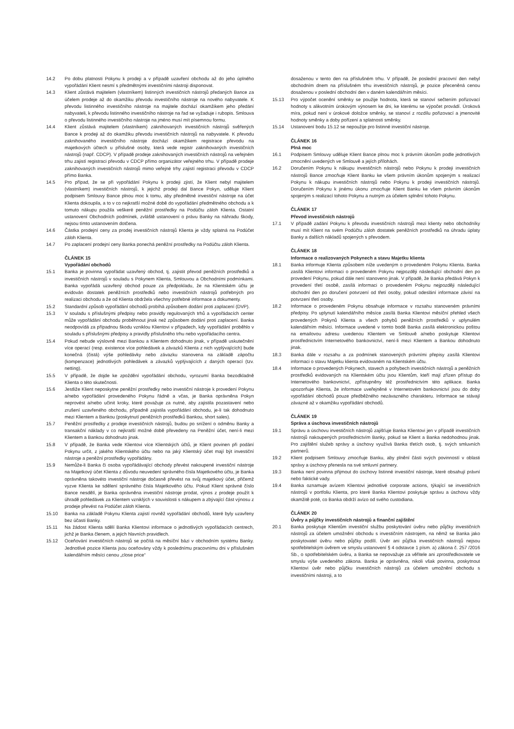14.2 Po dobu platnosti Pokynu k prodeji a v případě uzavření obchodu až do jeho úplného vypořádání Klient nesmí s předmětnými investičními nástroji disponovat.
14.3 Klient zůstává majitelem (vlastníkem) listinných investičních nástrojů předaných Bance za účelem prodeje až do okamžiku převodu investičního nástroje na nového nabyvatele. K převodu listinného investičního nástroje na majitele dochází okamžikem jeho předání nabyvateli, k převodu listinného investičního nástroje na řad se vyžaduje i rubopis. Smlouva o převodu listinného investičního nástroje na jméno musí mít písemnou formu.
14.4 Klient zůstává majitelem (vlastníkem) zaknihovaných investičních nástrojů svěřených Bance k prodeji až do okamžiku převodu investičních nástrojů na nabyvatele. K převodu zaknihovaného investičního nástroje dochází okamžikem registrace převodu na majetkových účtech u příslušné osoby, která vede registr zaknihovaných investičních nástrojů (např. CDCP). V případě prodeje zaknihovaných investičních nástrojů na veřejném trhu zajistí registraci převodu v CDCP přímo organizátor veřejného trhu. V případě prodeje zaknihovaných investičních nástrojů mimo veřejné trhy zajistí registraci převodu v CDCP přímo Banka.
14.5 Pro případ, že se při vypořádání Pokynu k prodeji zjistí, že Klient nebyl majitelem (vlastníkem) investičních nástrojů, k jejichž prodeji dal Bance Pokyn, uděluje Klient podpisem Smlouvy Bance plnou moc k tomu, aby předmětné investiční nástroje na účet Klienta dokoupila, a to v co nejkratší možné době do vypořádání předmětného obchodu a k tomuto nákupu použila veškeré peněžní prostředky na Podúčtu záloh Klienta. Ostatní ustanovení Obchodních podmínek, zvláště ustanovení o právu Banky na náhradu škody, nejsou tímto ustanovením dotčena.
14.6 Částka prodejní ceny za prodej investičních nástrojů Klienta je vždy splatná na Podúčet záloh Klienta.
14.7 Po zaplacení prodejní ceny Banka ponechá peněžní prostředky na Podúčtu záloh Klienta.
ČLÁNEK 15
Vypořádání obchodů
15.1 Banka je povinna vypořádat uzavřený obchod, tj. zajistit převod peněžních prostředků a investičních nástrojů v souladu s Pokynem Klienta, Smlouvou a Obchodními podmínkami. Banka vypořádá uzavřený obchod pouze za předpokladu, že na Klientském účtu je evidován dostatek peněžních prostředků nebo investičních nástrojů potřebných pro realizaci obchodu a že od Klienta obdržela všechny potřebné informace a dokumenty.
15.2 Standardní způsob vypořádání obchodů probíhá způsobem dodání proti zaplacení (DVP).
15.3 V souladu s příslušnými předpisy nebo pravidly regulovaných trhů a vypořádacích center může vypořádání obchodu proběhnout jinak než způsobem dodání proti zaplacení. Banka neodpovídá za případnou škodu vzniklou Klientovi v případech, kdy vypořádání proběhlo v souladu s příslušnými předpisy a pravidly příslušného trhu nebo vypořádacího centra.
15.4 Pokud nebude výslovně mezi Bankou a Klientem dohodnuto jinak, v případě uskutečnění více operací (resp. existence více pohledávek a závazků Klienta z nich vyplývajících) bude konečná (čistá) výše pohledávky nebo závazku stanovena na základě zápočtu (kompenzace) jednotlivých pohledávek a závazků vyplývajících z daných operací (tzv. netting).
15.5 V případě, že dojde ke zpoždění vypořádání obchodu, vyrozumí Banka bezodkladně Klienta o této skutečnosti.
15.6 Jestliže Klient neposkytne peněžní prostředky nebo investiční nástroje k provedení Pokynu a/nebo vypořádání provedeného Pokynu řádně a včas, je Banka oprávněna Pokyn neprovést a/nebo učinit kroky, které považuje za nutné, aby zajistila pozastavení nebo zrušení uzavřeného obchodu, případně zajistila vypořádání obchodu, je-li tak dohodnuto mezi Klientem a Bankou (poskytnutí peněžních prostředků Bankou, short sales).
15.7 Peněžní prostředky z prodeje investičních nástrojů, budou po snížení o odměnu Banky a transakční náklady v co nejkratší možné době převedeny na Peněžní účet, není-li mezi Klientem a Bankou dohodnuto jinak.
15.8 V případě, že Banka vede Klientovi více Klientských účtů, je Klient povinen při podání Pokynu určit, z jakého Klientského účtu nebo na jaký Klientský účet mají být investiční nástroje a peněžní prostředky vypořádány.
15.9 Nemůže-li Banka či osoba vypořádávající obchody převést nakoupené investiční nástroje na Majetkový účet Klienta z důvodu neuvedení správného čísla Majetkového účtu, je Banka oprávněna takovéto investiční nástroje dočasně převést na svůj majetkový účet, přičemž vyzve Klienta ke sdělení správného čísla Majetkového účtu. Pokud Klient správné číslo Bance nesdělí, je Banka oprávněna investiční nástroje prodat, výnos z prodeje použít k úhradě pohledávek za Klientem vzniklých v souvislosti s nákupem a zbývající část výnosu z prodeje převést na Podúčet záloh Klienta.
15.10 Banka na základě Pokynu Klienta zajistí rovněž vypořádání obchodů, které byly uzavřeny bez účasti Banky.
15.11 Na žádost Klienta sdělí Banka Klientovi informace o jednotlivých vypořádacích centrech, jichž je Banka členem, a jejich hlavních pravidlech.
15.12 Oceňování investičních nástrojů se počítá na měsíční bázi v obchodním systému Banky. Jednotlivé pozice Klienta jsou oceňovány vždy k poslednímu pracovnímu dni v příslušném kalendářním měsíci cenou „close price“
dosaženou v tento den na příslušném trhu. V případě, že poslední pracovní den nebyl obchodním dnem na příslušném trhu investičních nástrojů, je pozice přeceněná cenou dosaženou v poslední obchodní den v daném kalendářním měsíci.
15.13 Pro výpočet ocenění směnky se použije hodnota, která se stanoví sečtením pořizovací hodnoty s alikvotním úrokovým výnosem ke dni, ke kterému se výpočet provádí. Úroková míra, pokud není v úrokové doložce směnky, se stanoví z rozdílu pořizovací a jmenovité hodnoty směnky a doby pořízení a splatnosti směnky.
15.14 Ustanovení bodu 15.12 se nepoužije pro listinné investiční nástroje.
ČLÁNEK 16
Plná moc
16.1 Podpisem Smlouvy uděluje Klient Bance plnou moc k právním úkonům podle jednotlivých zmocnění uvedených ve Smlouvě a jejích přílohách.
16.2 Doručením Pokynu k nákupu investičních nástrojů nebo Pokynu k prodeji investičních nástrojů Bance zmocňuje Klient Banku ke všem právním úkonům spojeným s realizací Pokynu k nákupu investičních nástrojů nebo Pokynu k prodeji investičních nástrojů. Doručením Pokynu k jinému úkonu zmocňuje Klient Banku ke všem právním úkonům spojeným s realizací tohoto Pokynu a nutným za účelem splnění tohoto Pokynu.
ČLÁNEK 17
Převod investičních nástrojů
17.1 V případě zadání Pokynu k převodu investičních nástrojů mezi klienty nebo obchodníky musí mít Klient na svém Podúčtu záloh dostatek peněžních prostředků na úhradu úplaty Banky a dalších nákladů spojených s převodem.
ČLÁNEK 18
Informace o realizovaných Pokynech a stavu Majetku klienta
18.1 Banka informuje Klienta způsobem níže uvedeným o provedeném Pokynu Klienta. Banka zasílá Klientovi informaci o provedeném Pokynu nejpozději následující obchodní den po provedení Pokynu, pokud dále není stanoveno jinak. V případě, že Banka předává Pokyn k provedení třetí osobě, zasílá informaci o provedeném Pokynu nejpozději následující obchodní den po doručení potvrzení od třetí osoby, pokud odeslání informace závisí na potvrzení třetí osoby.
18.2 Informace o provedeném Pokynu obsahuje informace v rozsahu stanoveném právními předpisy. Po uplynutí kalendářního měsíce zasílá Banka Klientovi měsíční přehled všech provedených Pokynů Klienta a všech pohybů peněžních prostředků v uplynulém kalendářním měsíci. Informace uvedené v tomto bodě Banka zasílá elektronickou poštou na emailovou adresu uvedenou Klientem ve Smlouvě a/nebo poskytuje Klientovi prostřednictvím Internetového bankovnictví, není-li mezi Klientem a Bankou dohodnuto jinak.
18.3 Banka dále v rozsahu a za podmínek stanovených právními přepisy zasílá Klientovi informaci o stavu Majetku klienta evidovaném na Klientském účtu.
18.4 Informace o provedených Pokynech, stavech a pohybech investičních nástrojů a peněžních prostředků evidovaných na Klientském účtu jsou Klientům, kteří mají zřízen přístup do Internetového bankovnictví, zpřístupněny též prostřednictvím této aplikace. Banka upozorňuje Klienta, že informace uveřejněné v Internetovém bankovnictví jsou do doby vypořádání obchodů pouze předběžného nezávazného charakteru. Informace se stávají závazné až v okamžiku vypořádání obchodů.
ČLÁNEK 19
Správa a úschova investičních nástrojů
19.1 Správu a úschovu investičních nástrojů zajišťuje Banka Klientovi jen v případě investičních nástrojů nakoupených prostřednictvím Banky, pokud se Klient a Banka nedohodnou jinak. Pro zajištění služeb správy a úschovy využívá Banka třetích osob, tj. svých smluvních partnerů.
19.2 Klient podpisem Smlouvy zmocňuje Banku, aby plnění části svých povinností v oblasti správy a úschovy přenesla na své smluvní partnery.
19.3 Banka není povinna přijmout do úschovy listinné investiční nástroje, které obsahují právní nebo faktické vady.
19.4 Banka oznamuje avízem Klientovi jednotlivé corporate actions, týkající se investičních nástrojů v portfoliu Klienta, pro které Banka Klientovi poskytuje správu a úschovu vždy okamžitě poté, co Banka obdrží avízo od svého custodiana.
ČLÁNEK 20
Úvěry a půjčky investičních nástrojů a finanční zajištění
20.1 Banka poskytuje Klientům investiční službu poskytování úvěru nebo půjčky investičních nástrojů za účelem umožnění obchodu s investičním nástrojem, na němž se Banka jako poskytovatel úvěru nebo půjčky podílí. Úvěr ani půjčka investičních nástrojů nejsou spotřebitelským úvěrem ve smyslu ustanovení § 4 odstavce 1 písm. a) zákona č. 257 /2016 Sb., o spotřebitelském úvěru, a Banka se nepovažuje za věřitele ani zprostředkovatele ve smyslu výše uvedeného zákona. Banka je oprávněna, nikoli však povinna, poskytnout Klientovi úvěr nebo půjčku investičních nástrojů za účelem umožnění obchodu s investičními nástroji, a to